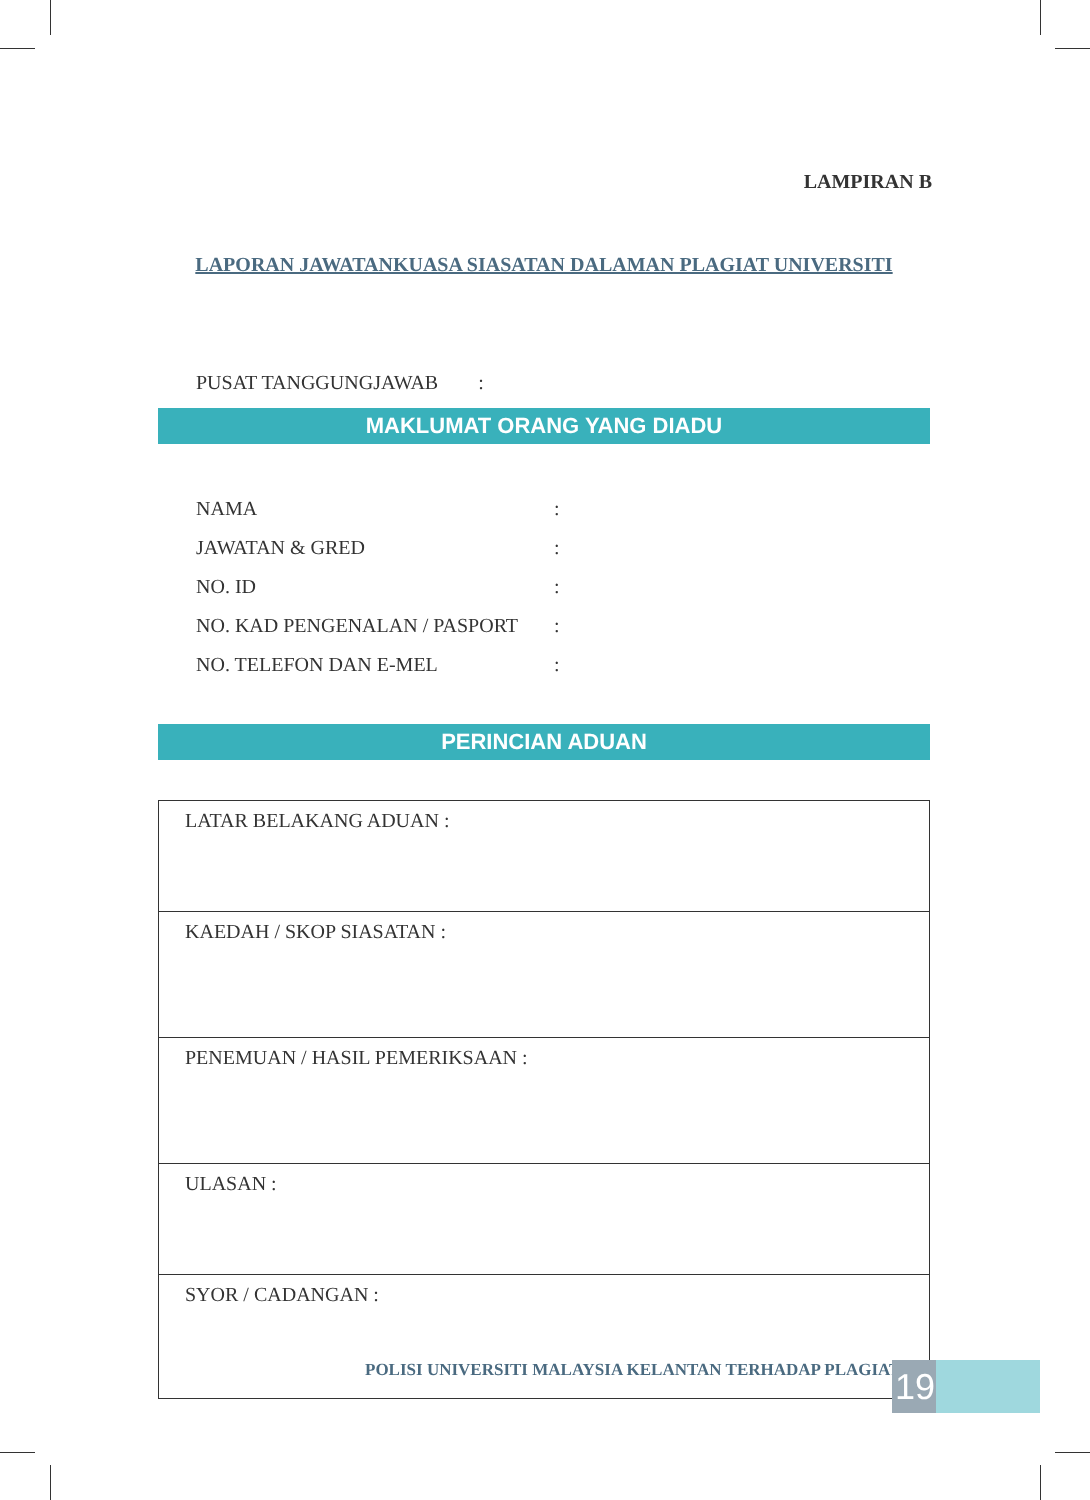LAMPIRAN B
LAPORAN JAWATANKUASA SIASATAN DALAMAN PLAGIAT UNIVERSITI
PUSAT TANGGUNGJAWAB :
MAKLUMAT ORANG YANG DIADU
| NAMA | : |
| JAWATAN & GRED | : |
| NO. ID | : |
| NO. KAD PENGENALAN / PASPORT | : |
| NO. TELEFON DAN E-MEL | : |
PERINCIAN ADUAN
| LATAR BELAKANG ADUAN : |
| KAEDAH / SKOP SIASATAN : |
| PENEMUAN / HASIL PEMERIKSAAN : |
| ULASAN : |
| SYOR / CADANGAN : |
POLISI UNIVERSITI MALAYSIA KELANTAN TERHADAP PLAGIAT
19